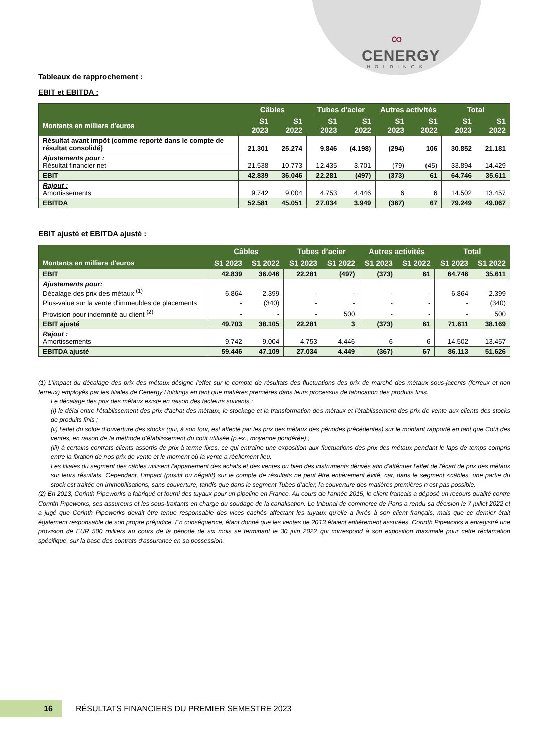∞
CENERGY
HOLDINGS
Tableaux de rapprochement :
EBIT et EBITDA :
| | Câbles | | Tubes d'acier | | Autres activités | | Total | |
| --- | --- | --- | --- | --- | --- | --- | --- | --- |
| Montants en milliers d'euros | S1 2023 | S1 2022 | S1 2023 | S1 2022 | S1 2023 | S1 2022 | S1 2023 | S1 2022 |
| Résultat avant impôt (comme reporté dans le compte de résultat consolidé) | 21.301 | 25.274 | 9.846 | (4.198) | (294) | 106 | 30.852 | 21.181 |
| Ajustements pour : Résultat financier net | 21.538 | 10.773 | 12.435 | 3.701 | (79) | (45) | 33.894 | 14.429 |
| EBIT | 42.839 | 36.046 | 22.281 | (497) | (373) | 61 | 64.746 | 35.611 |
| Rajout : Amortissements | 9.742 | 9.004 | 4.753 | 4.446 | 6 | 6 | 14.502 | 13.457 |
| EBITDA | 52.581 | 45.051 | 27.034 | 3.949 | (367) | 67 | 79.249 | 49.067 |
EBIT ajusté et EBITDA ajusté :
| | Câbles | | Tubes d’acier | | Autres activités | | Total | |
| --- | --- | --- | --- | --- | --- | --- | --- | --- |
| Montants en milliers d'euros | S1 2023 | S1 2022 | S1 2023 | S1 2022 | S1 2023 | S1 2022 | S1 2023 | S1 2022 |
| EBIT | 42.839 | 36.046 | 22.281 | (497) | (373) | 61 | 64.746 | 35.611 |
| Ajustements pour: Décalage des prix des métaux <sup>(1)</sup> | 6.864 | 2.399 | - | - | - | - | 6.864 | 2.399 |
| Plus-value sur la vente d'immeubles de placements | - | (340) | - | - | - | - | - | (340) |
| Provision pour indemnité au client <sup>(2)</sup> | - | - | - | 500 | - | - | - | 500 |
| EBIT ajusté | 49.703 | 38.105 | 22.281 | 3 | (373) | 61 | 71.611 | 38.169 |
| Rajout : Amortissements | 9.742 | 9.004 | 4.753 | 4.446 | 6 | 6 | 14.502 | 13.457 |
| EBITDA ajusté | 59.446 | 47.109 | 27.034 | 4.449 | (367) | 67 | 86.113 | 51.626 |
(1) L’impact du décalage des prix des métaux désigne l'effet sur le compte de résultats des fluctuations des prix de marché des métaux sous-jacents (ferreux et non ferreux) employés par les filiales de Cenergy Holdings en tant que matières premières dans leurs processus de fabrication des produits finis.
Le décalage des prix des métaux existe en raison des facteurs suivants :
(i) le délai entre l'établissement des prix d'achat des métaux, le stockage et la transformation des métaux et l'établissement des prix de vente aux clients des stocks de produits finis ;
(ii) l’effet du solde d’ouverture des stocks (qui, à son tour, est affecté par les prix des métaux des périodes précédentes) sur le montant rapporté en tant que Coût des ventes, en raison de la méthode d’établissement du coût utilisée (p.ex., moyenne pondérée) ;
(iii) à certains contrats clients assortis de prix à terme fixes, ce qui entraîne une exposition aux fluctuations des prix des métaux pendant le laps de temps compris entre la fixation de nos prix de vente et le moment où la vente a réellement lieu.
Les filiales du segment des câbles utilisent l’appariement des achats et des ventes ou bien des instruments dérivés afin d'atténuer l'effet de l'écart de prix des métaux sur leurs résultats. Cependant, l’impact (positif ou négatif) sur le compte de résultats ne peut être entièrement évité, car, dans le segment <câbles, une partie du stock est traitée en immobilisations, sans couverture, tandis que dans le segment Tubes d’acier, la couverture des matières premières n’est pas possible.
(2) En 2013, Corinth Pipeworks a fabriqué et fourni des tuyaux pour un pipeline en France. Au cours de l'année 2015, le client français a déposé un recours qualité contre Corinth Pipeworks, ses assureurs et les sous-traitants en charge du soudage de la canalisation. Le tribunal de commerce de Paris a rendu sa décision le 7 juillet 2022 et a jugé que Corinth Pipeworks devait être tenue responsable des vices cachés affectant les tuyaux qu'elle a livrés à son client français, mais que ce dernier était également responsable de son propre préjudice. En conséquence, étant donné que les ventes de 2013 étaient entièrement assurées, Corinth Pipeworks a enregistré une provision de EUR 500 milliers au cours de la période de six mois se terminant le 30 juin 2022 qui correspond à son exposition maximale pour cette réclamation spécifique, sur la base des contrats d'assurance en sa possession.
16
RÉSULTATS FINANCIERS DU PREMIER SEMESTRE 2023